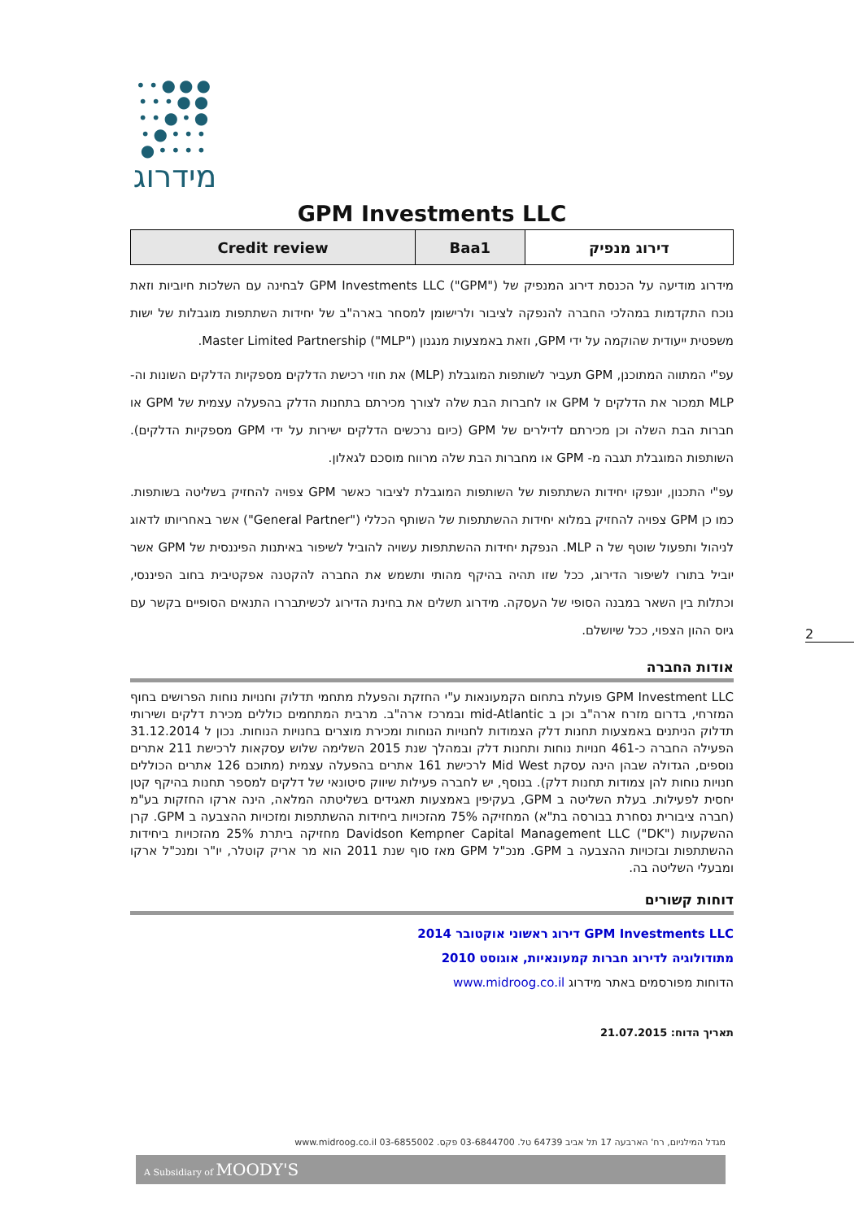●●●••
●●•••
●•●••
•••●•
••••●
מידרוג
GPM Investments LLC
| Credit review | Baa1 | דירוג מנפיק |
מידרוג מודיעה על הכנסת דירוג המנפיק של GPM Investments LLC ("GPM") לבחינה עם השלכות חיוביות וזאת נוכח התקדמות במהלכי החברה להנפקה לציבור ולרישומן למסחר בארה"ב של יחידות השתתפות מוגבלות של ישות משפטית ייעודית שהוקמה על ידי GPM, וזאת באמצעות מנגנון Master Limited Partnership ("MLP").
עפ"י המתווה המתוכנן, GPM תעביר לשותפות המוגבלת (MLP) את חוזי רכישת הדלקים מספקיות הדלקים השונות וה- MLP תמכור את הדלקים ל GPM או לחברות הבת שלה לצורך מכירתם בתחנות הדלק בהפעלה עצמית של GPM או חברות הבת השלה וכן מכירתם לדילרים של GPM (כיום נרכשים הדלקים ישירות על ידי GPM מספקיות הדלקים). השותפות המוגבלת תגבה מ- GPM או מחברות הבת שלה מרווח מוסכם לגאלון.
עפ"י התכנון, יונפקו יחידות השתתפות של השותפות המוגבלת לציבור כאשר GPM צפויה להחזיק בשליטה בשותפות. כמו כן GPM צפויה להחזיק במלוא יחידות ההשתתפות של השותף הכללי ("General Partner") אשר באחריותו לדאוג לניהול ותפעול שוטף של ה MLP. הנפקת יחידות ההשתתפות עשויה להוביל לשיפור באיתנות הפיננסית של GPM אשר יוביל בתורו לשיפור הדירוג, ככל שזו תהיה בהיקף מהותי ותשמש את החברה להקטנה אפקטיבית בחוב הפיננסי, וכתלות בין השאר במבנה הסופי של העסקה. מידרוג תשלים את בחינת הדירוג לכשיתבררו התנאים הסופיים בקשר עם גיוס ההון הצפוי, ככל שיושלם.
אודות החברה
GPM Investment LLC פועלת בתחום הקמעונאות ע"י החזקת והפעלת מתחמי תדלוק וחנויות נוחות הפרושים בחוף המזרחי, בדרום מזרח ארה"ב וכן ב mid-Atlantic ובמרכז ארה"ב. מרבית המתחמים כוללים מכירת דלקים ושירותי תדלוק הניתנים באמצעות תחנות דלק הצמודות לחנויות הנוחות ומכירת מוצרים בחנויות הנוחות. נכון ל 31.12.2014 הפעילה החברה כ-461 חנויות נוחות ותחנות דלק ובמהלך שנת 2015 השלימה שלוש עסקאות לרכישת 211 אתרים נוספים, הגדולה שבהן הינה עסקת Mid West לרכישת 161 אתרים בהפעלה עצמית (מתוכם 126 אתרים הכוללים חנויות נוחות להן צמודות תחנות דלק). בנוסף, יש לחברה פעילות שיווק סיטונאי של דלקים למספר תחנות בהיקף קטן יחסית לפעילות. בעלת השליטה ב GPM, בעקיפין באמצעות תאגידים בשליטתה המלאה, הינה ארקו החזקות בע"מ (חברה ציבורית נסחרת בבורסה בת"א) המחזיקה 75% מהזכויות ביחידות ההשתתפות ומזכויות ההצבעה ב GPM. קרן ההשקעות Davidson Kempner Capital Management LLC ("DK") מחזיקה ביתרת 25% מהזכויות ביחידות ההשתתפות ובזכויות ההצבעה ב GPM. מנכ"ל GPM מאז סוף שנת 2011 הוא מר אריק קוטלר, יו"ר ומנכ"ל ארקו ומבעלי השליטה בה.
דוחות קשורים
GPM Investments LLC דירוג ראשוני אוקטובר 2014
מתודולוגיה לדירוג חברות קמעונאיות, אוגוסט 2010
הדוחות מפורסמים באתר מידרוג www.midroog.co.il
תאריך הדוח: 21.07.2015
2
מגדל המילניום, רח' הארבעה 17 תל אביב 64739 טל. 03-6844700 פקס. 03-6855002 www.midroog.co.il
A Subsidiary of MOODY'S